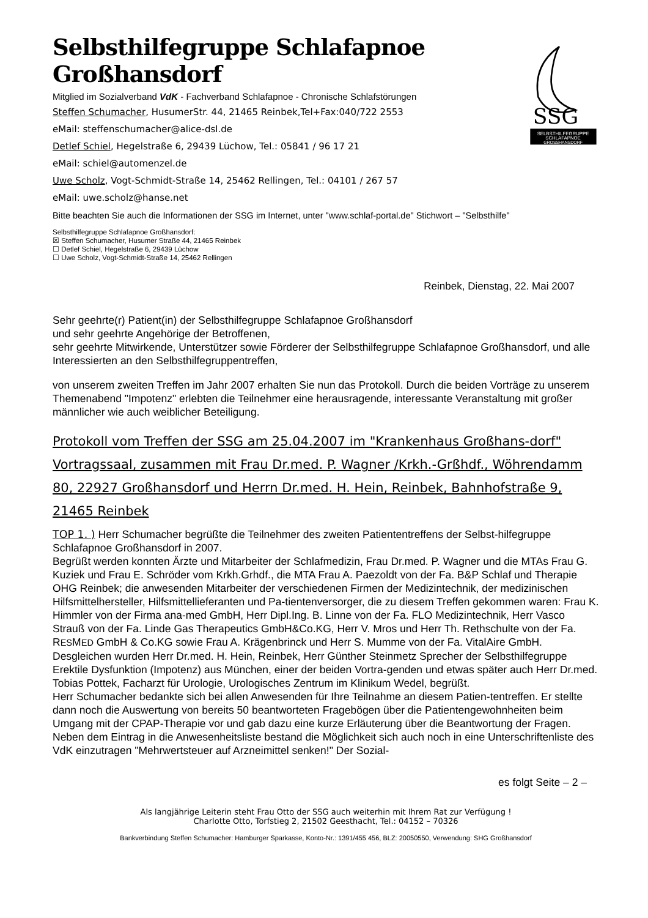Selbsthilfegruppe Schlafapnoe Großhansdorf
Mitglied im Sozialverband VdK - Fachverband Schlafapnoe - Chronische Schlafstörungen
Steffen Schumacher, HusumerStr. 44, 21465 Reinbek,Tel+Fax:040/722 2553
eMail: steffenschumacher@alice-dsl.de
Detlef Schiel, Hegelstraße 6, 29439 Lüchow, Tel.: 05841 / 96 17 21
eMail: schiel@automenzel.de
Uwe Scholz, Vogt-Schmidt-Straße 14, 25462 Rellingen, Tel.: 04101 / 267 57
eMail: uwe.scholz@hanse.net
SSG
SELBSTHILFEGRUPPE
SCHLAFAPNOE
GROSSHANSDORF
Bitte beachten Sie auch die Informationen der SSG im Internet, unter "www.schlaf-portal.de" Stichwort – "Selbsthilfe"
Selbsthilfegruppe Schlafapnoe Großhansdorf:
☒ Steffen Schumacher, Husumer Straße 44, 21465 Reinbek
☐ Detlef Schiel, Hegelstraße 6, 29439 Lüchow
☐ Uwe Scholz, Vogt-Schmidt-Straße 14, 25462 Rellingen
Reinbek, Dienstag, 22. Mai 2007
Sehr geehrte(r) Patient(in) der Selbsthilfegruppe Schlafapnoe Großhansdorf
und sehr geehrte Angehörige der Betroffenen,
sehr geehrte Mitwirkende, Unterstützer sowie Förderer der Selbsthilfegruppe Schlafapnoe Großhansdorf, und alle Interessierten an den Selbsthilfegruppentreffen,
von unserem zweiten Treffen im Jahr 2007 erhalten Sie nun das Protokoll. Durch die beiden Vorträge zu unserem Themenabend "Impotenz" erlebten die Teilnehmer eine herausragende, interessante Veranstaltung mit großer männlicher wie auch weiblicher Beteiligung.
Protokoll vom Treffen der SSG am 25.04.2007 im "Krankenhaus Großhans-dorf" Vortragssaal, zusammen mit Frau Dr.med. P. Wagner /Krkh.-Grßhdf., Wöhrendamm 80, 22927 Großhansdorf und Herrn Dr.med. H. Hein, Reinbek, Bahnhofstraße 9, 21465 Reinbek
TOP 1. ) Herr Schumacher begrüßte die Teilnehmer des zweiten Patiententreffens der Selbst-hilfegruppe Schlafapnoe Großhansdorf in 2007.
Begrüßt werden konnten Ärzte und Mitarbeiter der Schlafmedizin, Frau Dr.med. P. Wagner und die MTAs Frau G. Kuziek und Frau E. Schröder vom Krkh.Grhdf., die MTA Frau A. Paezoldt von der Fa. B&P Schlaf und Therapie OHG Reinbek; die anwesenden Mitarbeiter der verschiedenen Firmen der Medizintechnik, der medizinischen Hilfsmittelhersteller, Hilfsmittellieferanten und Pa-tientenversorger, die zu diesem Treffen gekommen waren: Frau K. Himmler von der Firma ana-med GmbH, Herr Dipl.Ing. B. Linne von der Fa. FLO Medizintechnik, Herr Vasco Strauß von der Fa. Linde Gas Therapeutics GmbH&Co.KG, Herr V. Mros und Herr Th. Rethschulte von der Fa. RESMED GmbH & Co.KG sowie Frau A. Krägenbrinck und Herr S. Mumme von der Fa. VitalAire GmbH. Desgleichen wurden Herr Dr.med. H. Hein, Reinbek, Herr Günther Steinmetz Sprecher der Selbsthilfegruppe Erektile Dysfunktion (Impotenz) aus München, einer der beiden Vortra-genden und etwas später auch Herr Dr.med. Tobias Pottek, Facharzt für Urologie, Urologisches Zentrum im Klinikum Wedel, begrüßt.
Herr Schumacher bedankte sich bei allen Anwesenden für Ihre Teilnahme an diesem Patien-tentreffen. Er stellte dann noch die Auswertung von bereits 50 beantworteten Fragebögen über die Patientengewohnheiten beim Umgang mit der CPAP-Therapie vor und gab dazu eine kurze Erläuterung über die Beantwortung der Fragen.
Neben dem Eintrag in die Anwesenheitsliste bestand die Möglichkeit sich auch noch in eine Unterschriftenliste des VdK einzutragen "Mehrwertsteuer auf Arzneimittel senken!" Der Sozial-
es folgt Seite – 2 –
Als langjährige Leiterin steht Frau Otto der SSG auch weiterhin mit Ihrem Rat zur Verfügung !
Charlotte Otto, Torfstieg 2, 21502 Geesthacht, Tel.: 04152 – 70326
Bankverbindung Steffen Schumacher: Hamburger Sparkasse, Konto-Nr.: 1391/455 456, BLZ: 20050550, Verwendung: SHG Großhansdorf